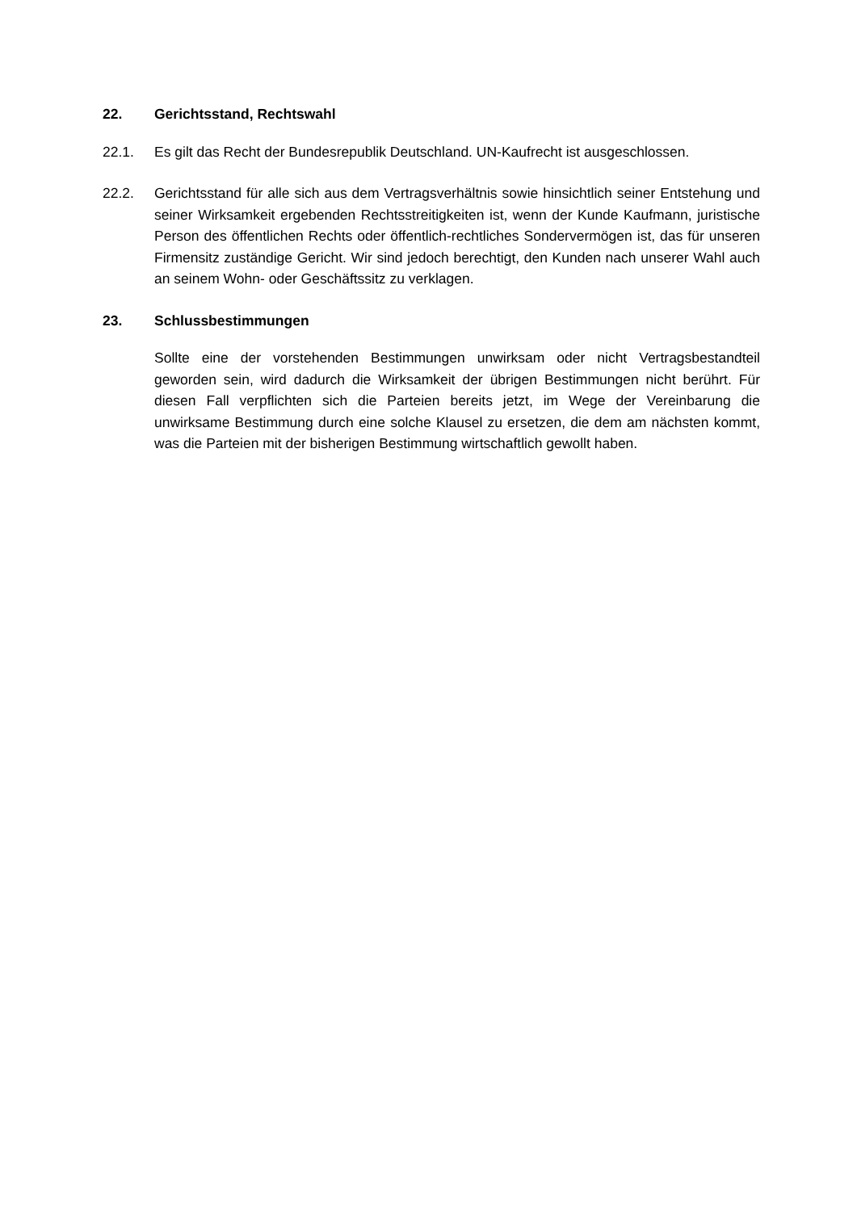22. Gerichtsstand, Rechtswahl
22.1. Es gilt das Recht der Bundesrepublik Deutschland. UN-Kaufrecht ist ausgeschlossen.
22.2. Gerichtsstand für alle sich aus dem Vertragsverhältnis sowie hinsichtlich seiner Entstehung und seiner Wirksamkeit ergebenden Rechtsstreitigkeiten ist, wenn der Kunde Kaufmann, juristische Person des öffentlichen Rechts oder öffentlich-rechtliches Sondervermögen ist, das für unseren Firmensitz zuständige Gericht. Wir sind jedoch berechtigt, den Kunden nach unserer Wahl auch an seinem Wohn- oder Geschäftssitz zu verklagen.
23. Schlussbestimmungen
Sollte eine der vorstehenden Bestimmungen unwirksam oder nicht Vertragsbestandteil geworden sein, wird dadurch die Wirksamkeit der übrigen Bestimmungen nicht berührt. Für diesen Fall verpflichten sich die Parteien bereits jetzt, im Wege der Vereinbarung die unwirksame Bestimmung durch eine solche Klausel zu ersetzen, die dem am nächsten kommt, was die Parteien mit der bisherigen Bestimmung wirtschaftlich gewollt haben.